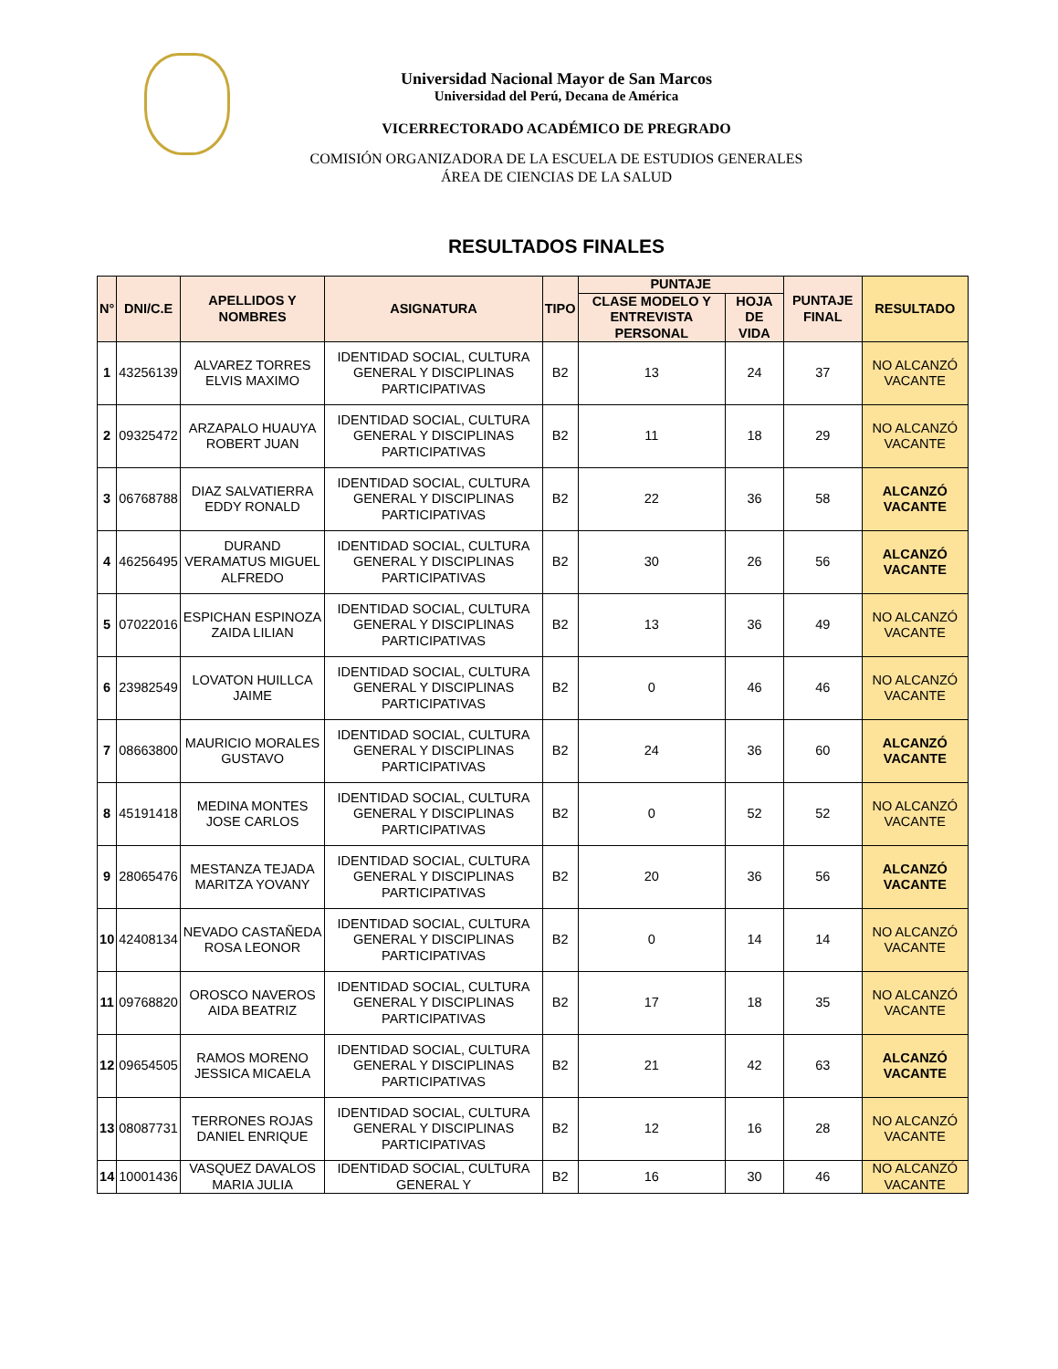Universidad Nacional Mayor de San Marcos
Universidad del Perú, Decana de América
VICERRECTORADO ACADÉMICO DE PREGRADO
COMISIÓN ORGANIZADORA DE LA ESCUELA DE ESTUDIOS GENERALES
ÁREA DE CIENCIAS DE LA SALUD
RESULTADOS FINALES
| N° | DNI/C.E | APELLIDOS Y NOMBRES | ASIGNATURA | TIPO | PUNTAJE | | PUNTAJE FINAL | RESULTADO |
| --- | --- | --- | --- | --- | --- | --- | --- | --- |
| | | | | | CLASE MODELO Y ENTREVISTA PERSONAL | HOJA DE VIDA | | |
| 1 | 43256139 | ALVAREZ TORRES ELVIS MAXIMO | IDENTIDAD SOCIAL, CULTURA GENERAL Y DISCIPLINAS PARTICIPATIVAS | B2 | 13 | 24 | 37 | NO ALCANZÓ VACANTE |
| 2 | 09325472 | ARZAPALO HUAUYA ROBERT JUAN | IDENTIDAD SOCIAL, CULTURA GENERAL Y DISCIPLINAS PARTICIPATIVAS | B2 | 11 | 18 | 29 | NO ALCANZÓ VACANTE |
| 3 | 06768788 | DIAZ SALVATIERRA EDDY RONALD | IDENTIDAD SOCIAL, CULTURA GENERAL Y DISCIPLINAS PARTICIPATIVAS | B2 | 22 | 36 | 58 | ALCANZÓ VACANTE |
| 4 | 46256495 | DURAND VERAMATUS MIGUEL ALFREDO | IDENTIDAD SOCIAL, CULTURA GENERAL Y DISCIPLINAS PARTICIPATIVAS | B2 | 30 | 26 | 56 | ALCANZÓ VACANTE |
| 5 | 07022016 | ESPICHAN ESPINOZA ZAIDA LILIAN | IDENTIDAD SOCIAL, CULTURA GENERAL Y DISCIPLINAS PARTICIPATIVAS | B2 | 13 | 36 | 49 | NO ALCANZÓ VACANTE |
| 6 | 23982549 | LOVATON HUILLCA JAIME | IDENTIDAD SOCIAL, CULTURA GENERAL Y DISCIPLINAS PARTICIPATIVAS | B2 | 0 | 46 | 46 | NO ALCANZÓ VACANTE |
| 7 | 08663800 | MAURICIO MORALES GUSTAVO | IDENTIDAD SOCIAL, CULTURA GENERAL Y DISCIPLINAS PARTICIPATIVAS | B2 | 24 | 36 | 60 | ALCANZÓ VACANTE |
| 8 | 45191418 | MEDINA MONTES JOSE CARLOS | IDENTIDAD SOCIAL, CULTURA GENERAL Y DISCIPLINAS PARTICIPATIVAS | B2 | 0 | 52 | 52 | NO ALCANZÓ VACANTE |
| 9 | 28065476 | MESTANZA TEJADA MARITZA YOVANY | IDENTIDAD SOCIAL, CULTURA GENERAL Y DISCIPLINAS PARTICIPATIVAS | B2 | 20 | 36 | 56 | ALCANZÓ VACANTE |
| 10 | 42408134 | NEVADO CASTAÑEDA ROSA LEONOR | IDENTIDAD SOCIAL, CULTURA GENERAL Y DISCIPLINAS PARTICIPATIVAS | B2 | 0 | 14 | 14 | NO ALCANZÓ VACANTE |
| 11 | 09768820 | OROSCO NAVEROS AIDA BEATRIZ | IDENTIDAD SOCIAL, CULTURA GENERAL Y DISCIPLINAS PARTICIPATIVAS | B2 | 17 | 18 | 35 | NO ALCANZÓ VACANTE |
| 12 | 09654505 | RAMOS MORENO JESSICA MICAELA | IDENTIDAD SOCIAL, CULTURA GENERAL Y DISCIPLINAS PARTICIPATIVAS | B2 | 21 | 42 | 63 | ALCANZÓ VACANTE |
| 13 | 08087731 | TERRONES ROJAS DANIEL ENRIQUE | IDENTIDAD SOCIAL, CULTURA GENERAL Y DISCIPLINAS PARTICIPATIVAS | B2 | 12 | 16 | 28 | NO ALCANZÓ VACANTE |
| 14 | 10001436 | VASQUEZ DAVALOS MARIA JULIA | IDENTIDAD SOCIAL, CULTURA GENERAL Y | B2 | 16 | 30 | 46 | NO ALCANZÓ VACANTE |